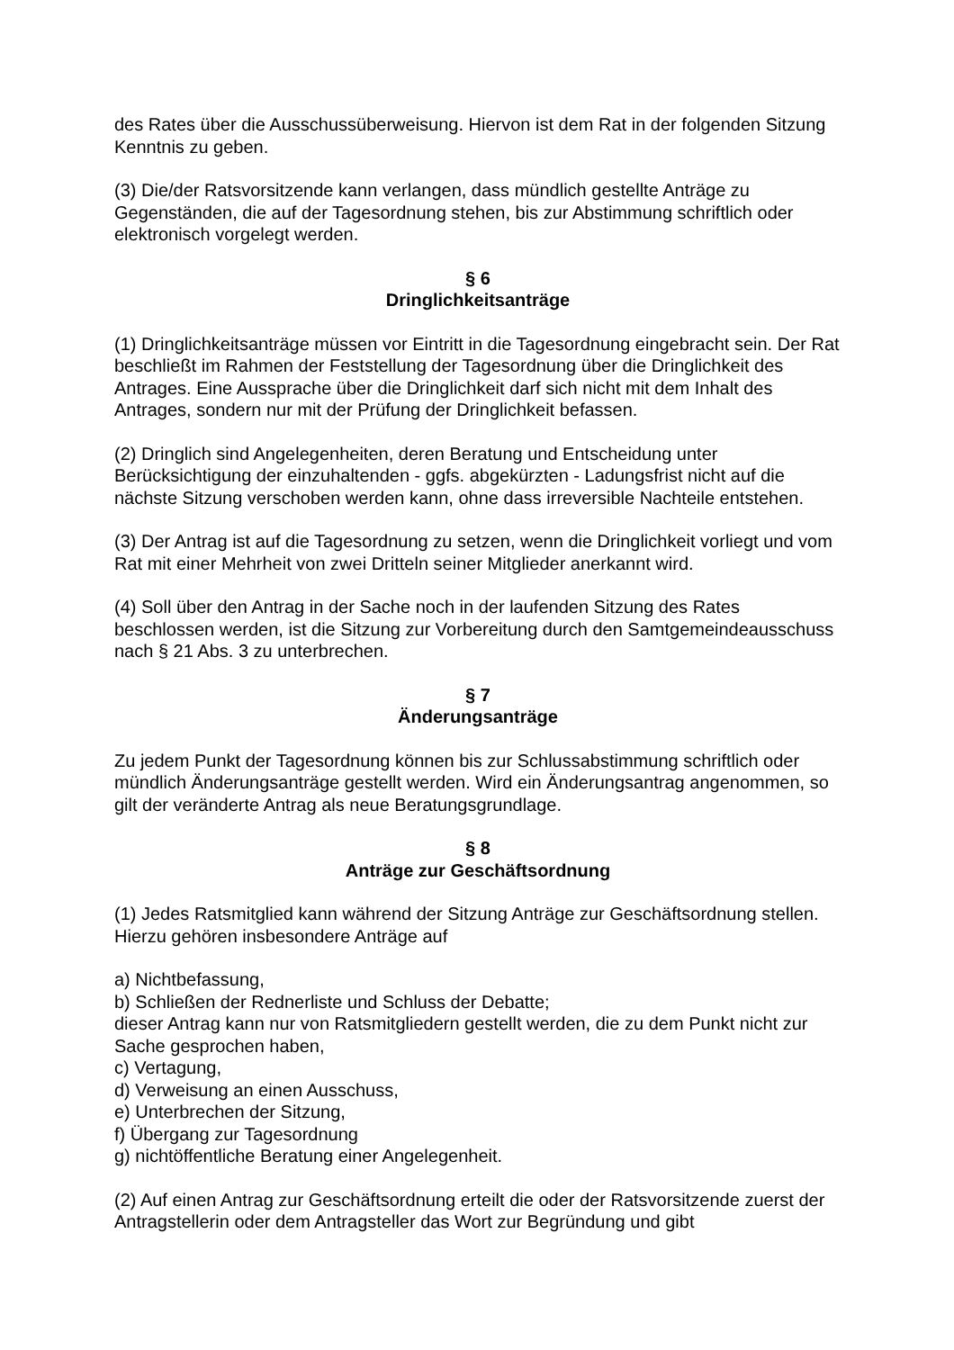des Rates über die Ausschussüberweisung. Hiervon ist dem Rat in der folgenden Sitzung Kenntnis zu geben.
(3) Die/der Ratsvorsitzende kann verlangen, dass mündlich gestellte Anträge zu Gegenständen, die auf der Tagesordnung stehen, bis zur Abstimmung schriftlich oder elektronisch vorgelegt werden.
§ 6
Dringlichkeitsanträge
(1) Dringlichkeitsanträge müssen vor Eintritt in die Tagesordnung eingebracht sein. Der Rat beschließt im Rahmen der Feststellung der Tagesordnung über die Dringlichkeit des Antrages. Eine Aussprache über die Dringlichkeit darf sich nicht mit dem Inhalt des Antrages, sondern nur mit der Prüfung der Dringlichkeit befassen.
(2) Dringlich sind Angelegenheiten, deren Beratung und Entscheidung unter Berücksichtigung der einzuhaltenden - ggfs. abgekürzten - Ladungsfrist nicht auf die nächste Sitzung verschoben werden kann, ohne dass irreversible Nachteile entstehen.
(3) Der Antrag ist auf die Tagesordnung zu setzen, wenn die Dringlichkeit vorliegt und vom Rat mit einer Mehrheit von zwei Dritteln seiner Mitglieder anerkannt wird.
(4) Soll über den Antrag in der Sache noch in der laufenden Sitzung des Rates beschlossen werden, ist die Sitzung zur Vorbereitung durch den Samtgemeindeausschuss nach § 21 Abs. 3 zu unterbrechen.
§ 7
Änderungsanträge
Zu jedem Punkt der Tagesordnung können bis zur Schlussabstimmung schriftlich oder mündlich Änderungsanträge gestellt werden. Wird ein Änderungsantrag angenommen, so gilt der veränderte Antrag als neue Beratungsgrundlage.
§ 8
Anträge zur Geschäftsordnung
(1) Jedes Ratsmitglied kann während der Sitzung Anträge zur Geschäftsordnung stellen. Hierzu gehören insbesondere Anträge auf
a) Nichtbefassung,
b) Schließen der Rednerliste und Schluss der Debatte;
dieser Antrag kann nur von Ratsmitgliedern gestellt werden, die zu dem Punkt nicht zur Sache gesprochen haben,
c) Vertagung,
d) Verweisung an einen Ausschuss,
e) Unterbrechen der Sitzung,
f) Übergang zur Tagesordnung
g) nichtöffentliche Beratung einer Angelegenheit.
(2) Auf einen Antrag zur Geschäftsordnung erteilt die oder der Ratsvorsitzende zuerst der Antragstellerin oder dem Antragsteller das Wort zur Begründung und gibt